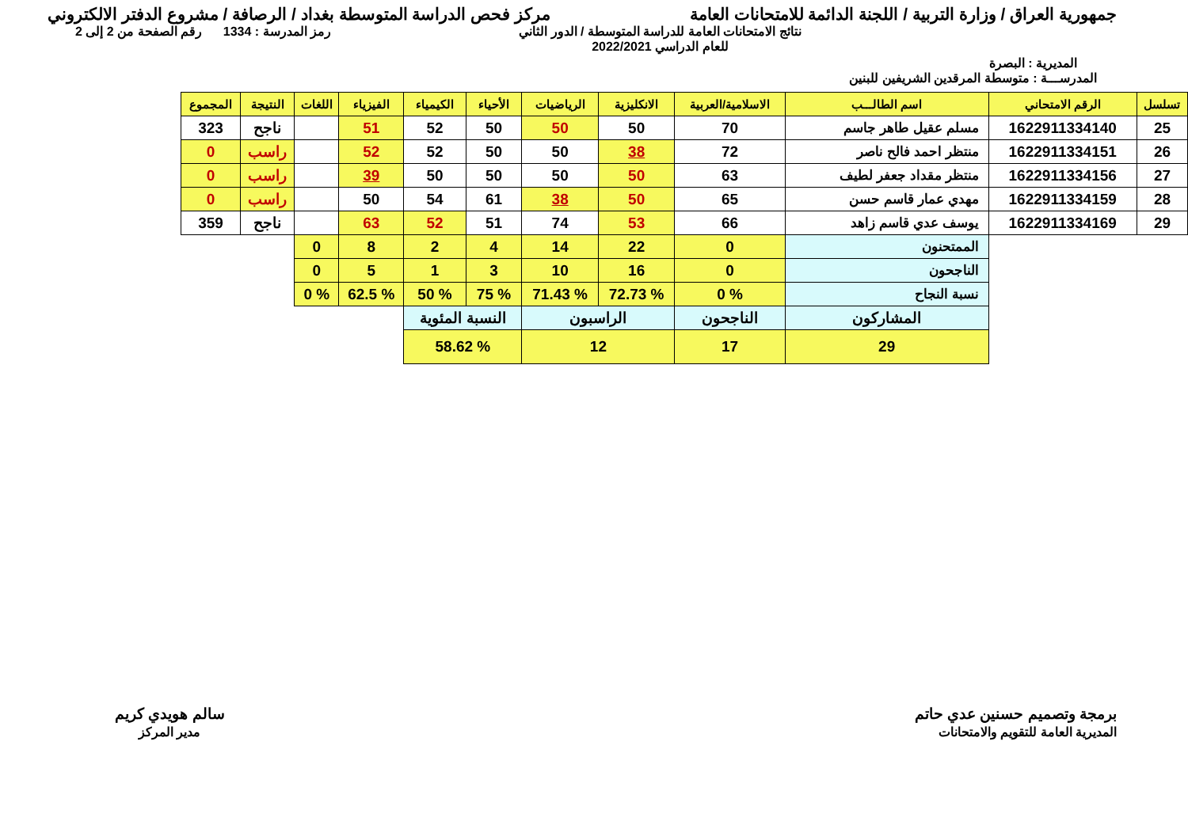جمهورية العراق / وزارة التربية / اللجنة الدائمة للامتحانات العامة
مركز فحص الدراسة المتوسطة بغداد / الرصافة / مشروع الدفتر الالكتروني
المديرية : البصرة
نتائج الامتحانات العامة للدراسة المتوسطة / الدور الثاني
للعام الدراسي 2022/2021
رمز المدرسة : 1334 رقم الصفحة من 2 إلى 2
المدرســـة : متوسطة المرقدين الشريفين للبنين
| تسلسل | الرقم الامتحاني | اسم الطالـــب | الاسلامية/العربية | الانكليزية | الرياضيات | الأحياء | الكيمياء | الفيزياء | اللغات | النتيجة | المجموع |
| --- | --- | --- | --- | --- | --- | --- | --- | --- | --- | --- | --- |
| 25 | 1622911334140 | مسلم عقيل طاهر جاسم | 70 | 50 | 50 | 50 | 52 | 51 | | ناجح | 323 |
| 26 | 1622911334151 | منتظر احمد فالح ناصر | 72 | 38 | 50 | 50 | 52 | 52 | | راسب | 0 |
| 27 | 1622911334156 | منتظر مقداد جعفر لطيف | 63 | 50 | 50 | 50 | 50 | 39 | | راسب | 0 |
| 28 | 1622911334159 | مهدي عمار قاسم حسن | 65 | 50 | 38 | 61 | 54 | 50 | | راسب | 0 |
| 29 | 1622911334169 | يوسف عدي قاسم زاهد | 66 | 53 | 74 | 51 | 52 | 63 | | ناجح | 359 |
| | | الممتحنون | 0 | 22 | 14 | 4 | 2 | 8 | 0 | | |
| | | الناجحون | 0 | 16 | 10 | 3 | 1 | 5 | 0 | | |
| | | نسبة النجاح | % 0 | % 72.73 | % 71.43 | % 75 | % 50 | % 62.5 | % 0 | | |
| | | المشاركون | الناجحون | الراسبون | | النسبة المئوية | | | | | |
| | | 29 | 17 | 12 | | % 58.62 | | | | | |
برمجة وتصميم حسنين عدي حاتم
المديرية العامة للتقويم والامتحانات
سالم هويدي كريم
مدير المركز